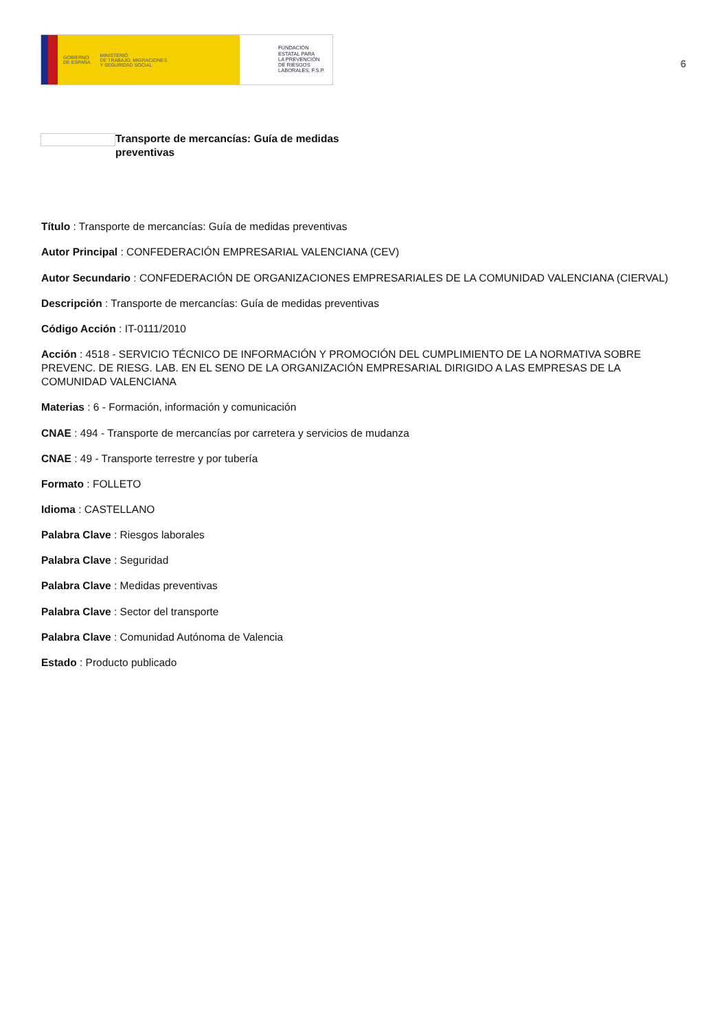GOBIERNO
DE ESPAÑA MINISTERIO
DE TRABAJO, MIGRACIONES
Y SEGURIDAD SOCIAL
FUNDACIÓN
ESTATAL PARA
LA PREVENCIÓN
DE RIESGOS
LABORALES, F.S.P.
6
Transporte de mercancías: Guía de medidas preventivas
Título : Transporte de mercancías: Guía de medidas preventivas
Autor Principal : CONFEDERACIÓN EMPRESARIAL VALENCIANA (CEV)
Autor Secundario : CONFEDERACIÓN DE ORGANIZACIONES EMPRESARIALES DE LA COMUNIDAD VALENCIANA (CIERVAL)
Descripción : Transporte de mercancías: Guía de medidas preventivas
Código Acción : IT-0111/2010
Acción : 4518 - SERVICIO TÉCNICO DE INFORMACIÓN Y PROMOCIÓN DEL CUMPLIMIENTO DE LA NORMATIVA SOBRE PREVENC. DE RIESG. LAB. EN EL SENO DE LA ORGANIZACIÓN EMPRESARIAL DIRIGIDO A LAS EMPRESAS DE LA COMUNIDAD VALENCIANA
Materias : 6 - Formación, información y comunicación
CNAE : 494 - Transporte de mercancías por carretera y servicios de mudanza
CNAE : 49 - Transporte terrestre y por tubería
Formato : FOLLETO
Idioma : CASTELLANO
Palabra Clave : Riesgos laborales
Palabra Clave : Seguridad
Palabra Clave : Medidas preventivas
Palabra Clave : Sector del transporte
Palabra Clave : Comunidad Autónoma de Valencia
Estado : Producto publicado